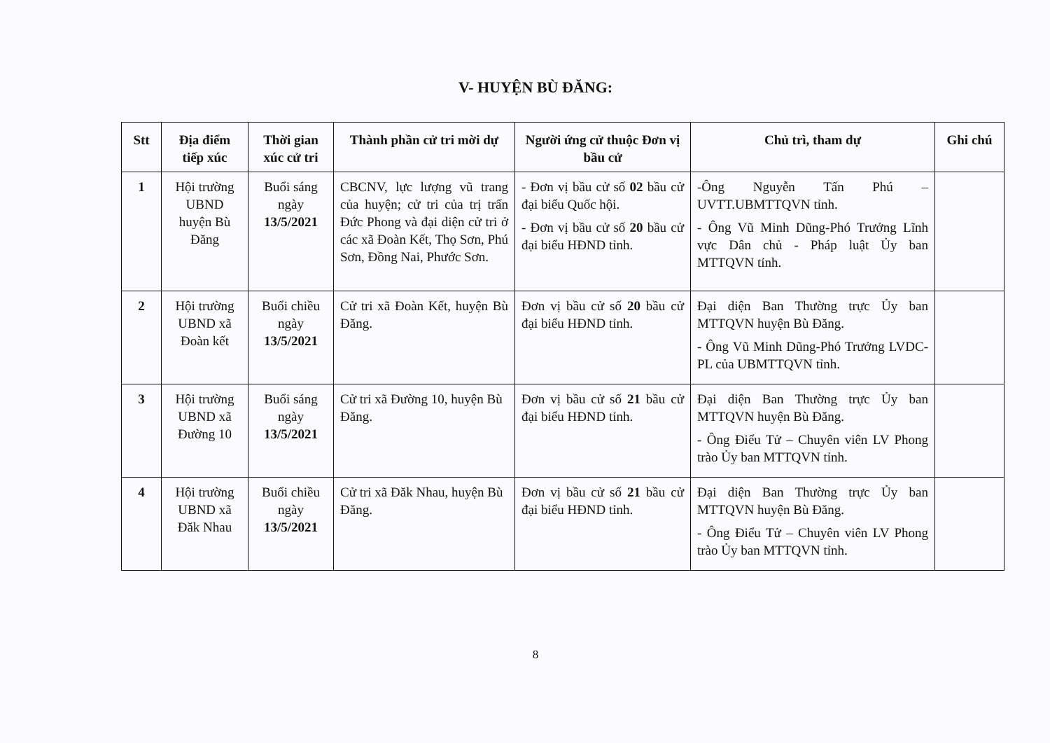V- HUYỆN BÙ ĐĂNG:
| Stt | Địa điểm tiếp xúc | Thời gian xúc cử tri | Thành phần cử tri mời dự | Người ứng cử thuộc Đơn vị bầu cử | Chủ trì, tham dự | Ghi chú |
| --- | --- | --- | --- | --- | --- | --- |
| 1 | Hội trường UBND huyện Bù Đăng | Buổi sáng ngày 13/5/2021 | CBCNV, lực lượng vũ trang của huyện; cử tri của trị trấn Đức Phong và đại diện cử tri ở các xã Đoàn Kết, Thọ Sơn, Phú Sơn, Đồng Nai, Phước Sơn. | - Đơn vị bầu cử số 02 bầu cử đại biểu Quốc hội. - Đơn vị bầu cử số 20 bầu cử đại biểu HĐND tỉnh. | -Ông Nguyễn Tấn Phú – UVTT.UBMTTQVN tỉnh. - Ông Vũ Minh Dũng-Phó Trưởng Lĩnh vực Dân chủ - Pháp luật Ủy ban MTTQVN tỉnh. | |
| 2 | Hội trường UBND xã Đoàn kết | Buổi chiều ngày 13/5/2021 | Cử tri xã Đoàn Kết, huyện Bù Đăng. | Đơn vị bầu cử số 20 bầu cử đại biểu HĐND tỉnh. | Đại diện Ban Thường trực Ủy ban MTTQVN huyện Bù Đăng. - Ông Vũ Minh Dũng-Phó Trưởng LVDC-PL của UBMTTQVN tỉnh. | |
| 3 | Hội trường UBND xã Đường 10 | Buổi sáng ngày 13/5/2021 | Cử tri xã Đường 10, huyện Bù Đăng. | Đơn vị bầu cử số 21 bầu cử đại biểu HĐND tỉnh. | Đại diện Ban Thường trực Ủy ban MTTQVN huyện Bù Đăng. - Ông Điểu Tử – Chuyên viên LV Phong trào Ủy ban MTTQVN tỉnh. | |
| 4 | Hội trường UBND xã Đăk Nhau | Buổi chiều ngày 13/5/2021 | Cử tri xã Đăk Nhau, huyện Bù Đăng. | Đơn vị bầu cử số 21 bầu cử đại biểu HĐND tỉnh. | Đại diện Ban Thường trực Ủy ban MTTQVN huyện Bù Đăng. - Ông Điểu Tử – Chuyên viên LV Phong trào Ủy ban MTTQVN tỉnh. | |
8